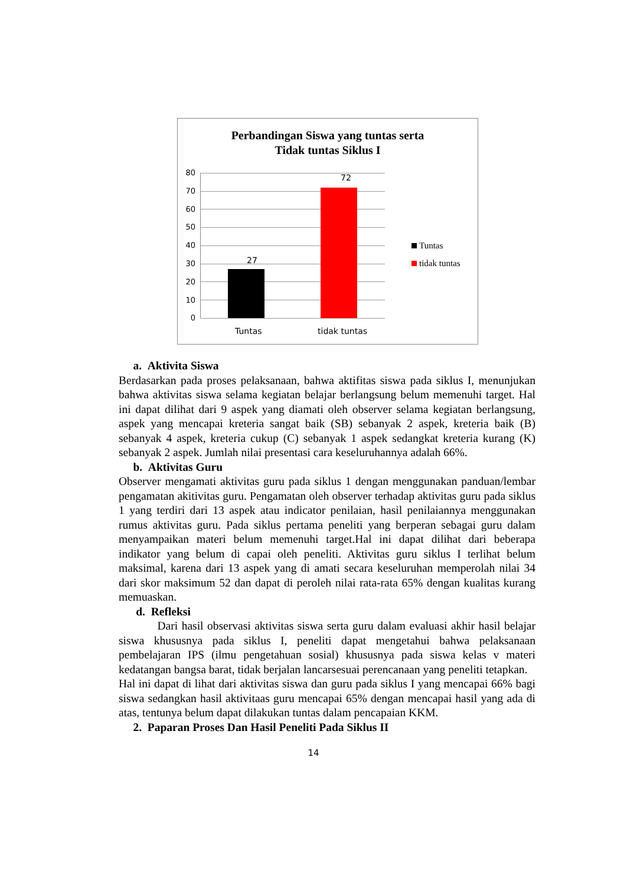Perbandingan Siswa yang tuntas serta
Tidak tuntas Siklus I
80
70
60
50
40
30
20
10
0
27
72
Tuntas tidak tuntas
Tuntas
tidak tuntas
a. Aktivita Siswa
Berdasarkan pada proses pelaksanaan, bahwa aktifitas siswa pada siklus I, menunjukan bahwa aktivitas siswa selama kegiatan belajar berlangsung belum memenuhi target. Hal ini dapat dilihat dari 9 aspek yang diamati oleh observer selama kegiatan berlangsung, aspek yang mencapai kreteria sangat baik (SB) sebanyak 2 aspek, kreteria baik (B) sebanyak 4 aspek, kreteria cukup (C) sebanyak 1 aspek sedangkat kreteria kurang (K) sebanyak 2 aspek. Jumlah nilai presentasi cara keseluruhannya adalah 66%.
b. Aktivitas Guru
Observer mengamati aktivitas guru pada siklus 1 dengan menggunakan panduan/lembar pengamatan akitivitas guru. Pengamatan oleh observer terhadap aktivitas guru pada siklus 1 yang terdiri dari 13 aspek atau indicator penilaian, hasil penilaiannya menggunakan rumus aktivitas guru. Pada siklus pertama peneliti yang berperan sebagai guru dalam menyampaikan materi belum memenuhi target.Hal ini dapat dilihat dari beberapa indikator yang belum di capai oleh peneliti. Aktivitas guru siklus I terlihat belum maksimal, karena dari 13 aspek yang di amati secara keseluruhan memperolah nilai 34 dari skor maksimum 52 dan dapat di peroleh nilai rata-rata 65% dengan kualitas kurang memuaskan.
d. Refleksi
Dari hasil observasi aktivitas siswa serta guru dalam evaluasi akhir hasil belajar siswa khususnya pada siklus I, peneliti dapat mengetahui bahwa pelaksanaan pembelajaran IPS (ilmu pengetahuan sosial) khususnya pada siswa kelas v materi kedatangan bangsa barat, tidak berjalan lancarsesuai perencanaan yang peneliti tetapkan.
Hal ini dapat di lihat dari aktivitas siswa dan guru pada siklus I yang mencapai 66% bagi siswa sedangkan hasil aktivitaas guru mencapai 65% dengan mencapai hasil yang ada di atas, tentunya belum dapat dilakukan tuntas dalam pencapaian KKM.
2. Paparan Proses Dan Hasil Peneliti Pada Siklus II
14